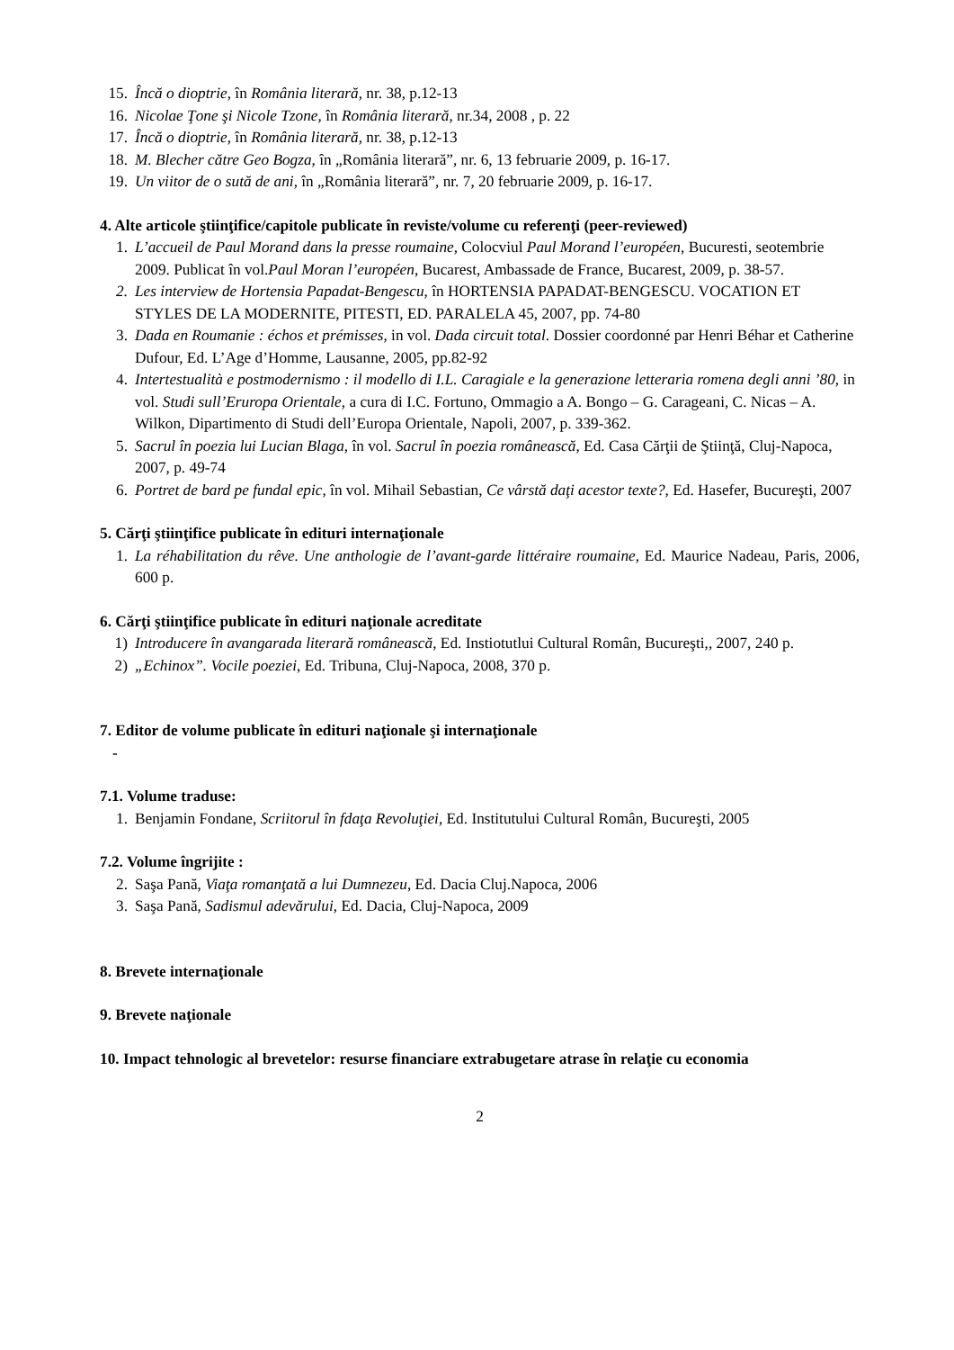15. Încă o dioptrie, în România literară, nr. 38, p.12-13
16. Nicolae Ţone şi Nicole Tzone, în România literară, nr.34, 2008 , p. 22
17. Încă o dioptrie, în România literară, nr. 38, p.12-13
18. M. Blecher către Geo Bogza, în „România literară”, nr. 6, 13 februarie 2009, p. 16-17.
19. Un viitor de o sută de ani, în „România literară”, nr. 7, 20 februarie 2009, p. 16-17.
4. Alte articole ştiinţifice/capitole publicate în reviste/volume cu referenţi (peer-reviewed)
1. L’accueil de Paul Morand dans la presse roumaine, Colocviul Paul Morand l’européen, Bucuresti, seotembrie 2009. Publicat în vol.Paul Moran l’européen, Bucarest, Ambassade de France, Bucarest, 2009, p. 38-57.
2. Les interview de Hortensia Papadat-Bengescu, în HORTENSIA PAPADAT-BENGESCU. VOCATION ET STYLES DE LA MODERNITE, PITESTI, ED. PARALELA 45, 2007, pp. 74-80
3. Dada en Roumanie : échos et prémisses, in vol. Dada circuit total. Dossier coordonné par Henri Béhar et Catherine Dufour, Ed. L’Age d’Homme, Lausanne, 2005, pp.82-92
4. Intertestualità e postmodernismo : il modello di I.L. Caragiale e la generazione letteraria romena degli anni ’80, in vol. Studi sull’Erur­opa Orientale, a cura di I.C. Fortuno, Ommagio a A. Bongo – G. Carageani, C. Nicas – A. Wilkon, Dipartimento di Studi dell’Europa Orientale, Napoli, 2007, p. 339-362.
5. Sacrul în poezia lui Lucian Blaga, în vol. Sacrul în poezia românească, Ed. Casa Cărţii de Ştiinţă, Cluj-Napoca, 2007, p. 49-74
6. Portret de bard pe fundal epic, în vol. Mihail Sebastian, Ce vârstă daţi acestor texte?, Ed. Hasefer, Bucureşti, 2007
5. Cărţi ştiinţifice publicate în edituri internaţionale
1. La réhabilitation du rêve. Une anthologie de l’avant-garde littéraire roumaine, Ed. Maurice Nadeau, Paris, 2006, 600 p.
6. Cărţi ştiinţifice publicate în edituri naţionale acreditate
1) Introducere în avangarada literară românească, Ed. Instiotutlui Cultural Român, Bucureşti,, 2007, 240 p.
2) „Echinox”. Vocile poeziei, Ed. Tribuna, Cluj-Napoca, 2008, 370 p.
7. Editor de volume publicate în edituri naţionale şi internaţionale
-
7.1. Volume traduse:
1. Benjamin Fondane, Scriitorul în fdaţa Revoluţiei, Ed. Institutului Cultural Român, Bucureşti, 2005
7.2. Volume îngrijite :
2. Saşa Pană, Viaţa romanţată a lui Dumnezeu, Ed. Dacia Cluj.Napoca, 2006
3. Saşa Pană, Sadismul adevărului, Ed. Dacia, Cluj-Napoca, 2009
8. Brevete internaţionale
9. Brevete naţionale
10. Impact tehnologic al brevetelor: resurse financiare extrabugetare atrase în relaţie cu economia
2